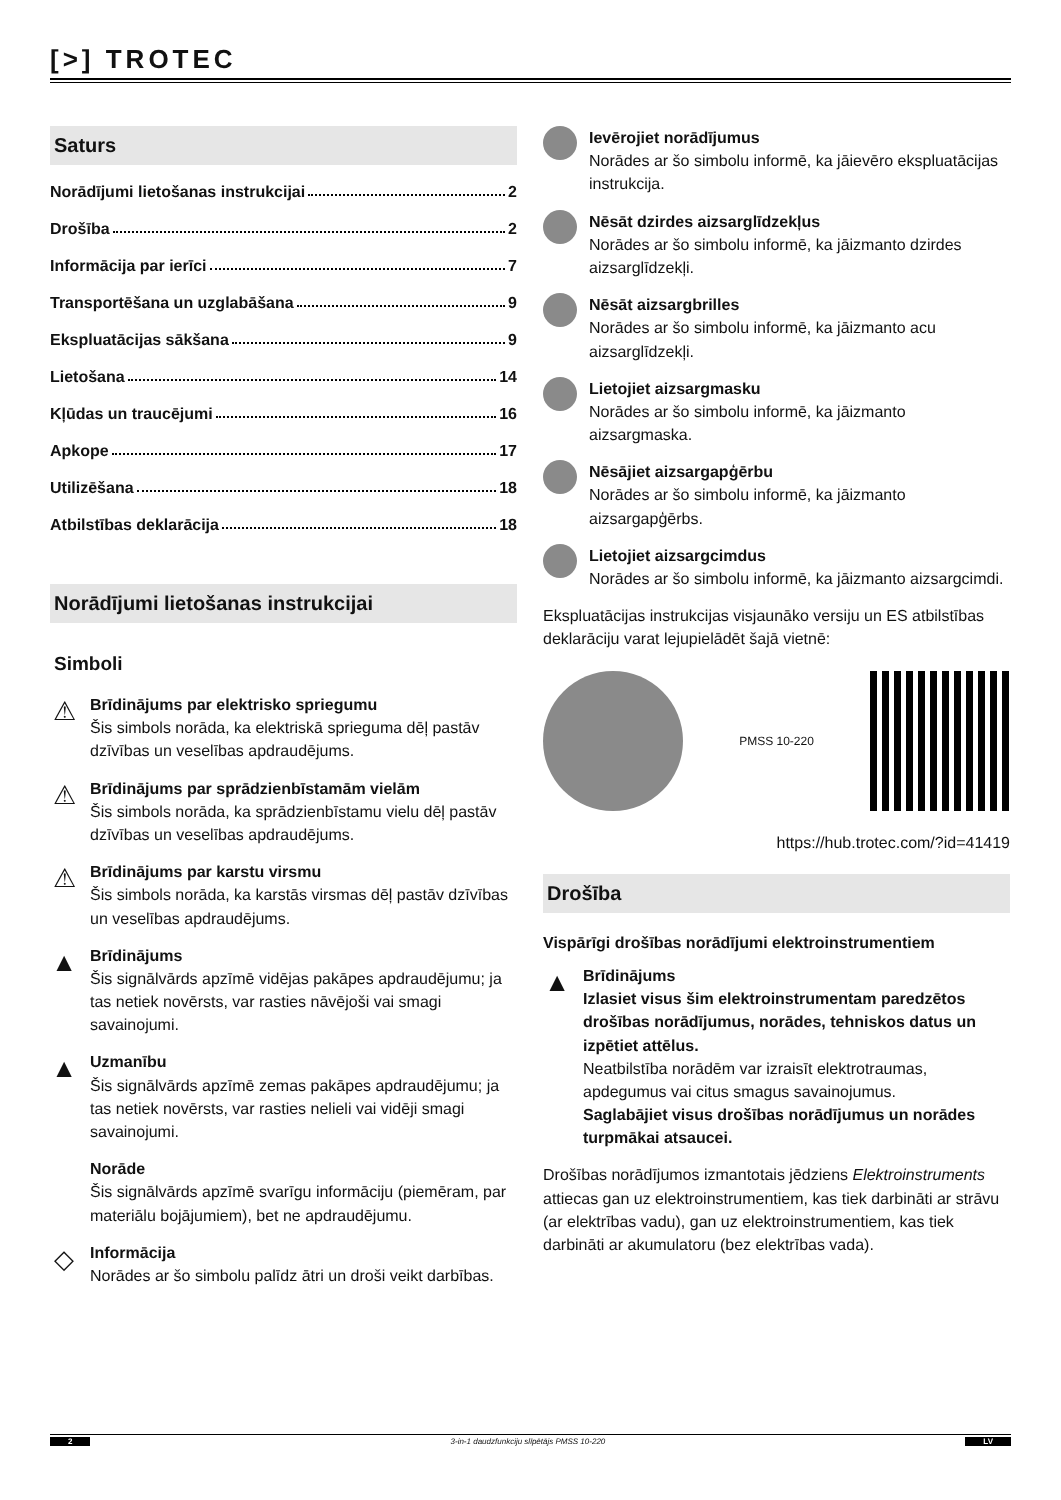[>] TROTEC
Saturs
Norādījumi lietošanas instrukcijai 2
Drošība 2
Informācija par ierīci 7
Transportēšana un uzglabāšana 9
Ekspluatācijas sākšana 9
Lietošana 14
Kļūdas un traucējumi 16
Apkope 17
Utilizēšana 18
Atbilstības deklarācija 18
Norādījumi lietošanas instrukcijai
Simboli
⚠
Brīdinājums par elektrisko spriegumu
Šis simbols norāda, ka elektriskā sprieguma dēļ pastāv dzīvības un veselības apdraudējums.
⚠
Brīdinājums par sprādzienbīstamām vielām
Šis simbols norāda, ka sprādzienbīstamu vielu dēļ pastāv dzīvības un veselības apdraudējums.
⚠
Brīdinājums par karstu virsmu
Šis simbols norāda, ka karstās virsmas dēļ pastāv dzīvības un veselības apdraudējums.
▲
Brīdinājums
Šis signālvārds apzīmē vidējas pakāpes apdraudējumu; ja tas netiek novērsts, var rasties nāvējoši vai smagi savainojumi.
▲
Uzmanību
Šis signālvārds apzīmē zemas pakāpes apdraudējumu; ja tas netiek novērsts, var rasties nelieli vai vidēji smagi savainojumi.
Norāde
Šis signālvārds apzīmē svarīgu informāciju (piemēram, par materiālu bojājumiem), bet ne apdraudējumu.
◇
Informācija
Norādes ar šo simbolu palīdz ātri un droši veikt darbības.
Ievērojiet norādījumus
Norādes ar šo simbolu informē, ka jāievēro ekspluatācijas instrukcija.
Nēsāt dzirdes aizsarglīdzekļus
Norādes ar šo simbolu informē, ka jāizmanto dzirdes aizsarglīdzekļi.
Nēsāt aizsargbrilles
Norādes ar šo simbolu informē, ka jāizmanto acu aizsarglīdzekļi.
Lietojiet aizsargmasku
Norādes ar šo simbolu informē, ka jāizmanto aizsargmaska.
Nēsājiet aizsargapģērbu
Norādes ar šo simbolu informē, ka jāizmanto aizsargapģērbs.
Lietojiet aizsargcimdus
Norādes ar šo simbolu informē, ka jāizmanto aizsargcimdi.
Ekspluatācijas instrukcijas visjaunāko versiju un ES atbilstības deklarāciju varat lejupielādēt šajā vietnē:
PMSS 10-220
https://hub.trotec.com/?id=41419
Drošība
Vispārīgi drošības norādījumi elektroinstrumentiem
▲
Brīdinājums
Izlasiet visus šim elektroinstrumentam paredzētos drošības norādījumus, norādes, tehniskos datus un izpētiet attēlus.
Neatbilstība norādēm var izraisīt elektrotraumas, apdegumus vai citus smagus savainojumus.
Saglabājiet visus drošības norādījumus un norādes turpmākai atsaucei.
Drošības norādījumos izmantotais jēdziens Elektroinstruments attiecas gan uz elektroinstrumentiem, kas tiek darbināti ar strāvu (ar elektrības vadu), gan uz elektroinstrumentiem, kas tiek darbināti ar akumulatoru (bez elektrības vada).
2 3-in-1 daudzfunkciju slīpētājs PMSS 10-220 LV